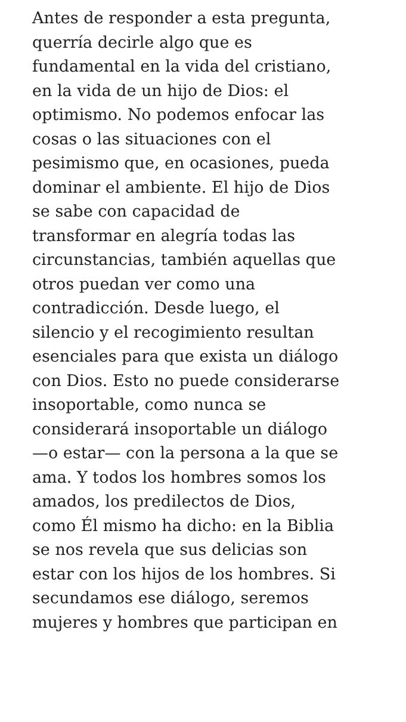Antes de responder a esta pregunta,
querría decirle algo que es
fundamental en la vida del cristiano,
en la vida de un hijo de Dios: el
optimismo. No podemos enfocar las
cosas o las situaciones con el
pesimismo que, en ocasiones, pueda
dominar el ambiente. El hijo de Dios
se sabe con capacidad de
transformar en alegría todas las
circunstancias, también aquellas que
otros puedan ver como una
contradicción. Desde luego, el
silencio y el recogimiento resultan
esenciales para que exista un diálogo
con Dios. Esto no puede considerarse
insoportable, como nunca se
considerará insoportable un diálogo
—o estar— con la persona a la que se
ama. Y todos los hombres somos los
amados, los predilectos de Dios,
como Él mismo ha dicho: en la Biblia
se nos revela que sus delicias son
estar con los hijos de los hombres. Si
secundamos ese diálogo, seremos
mujeres y hombres que participan en